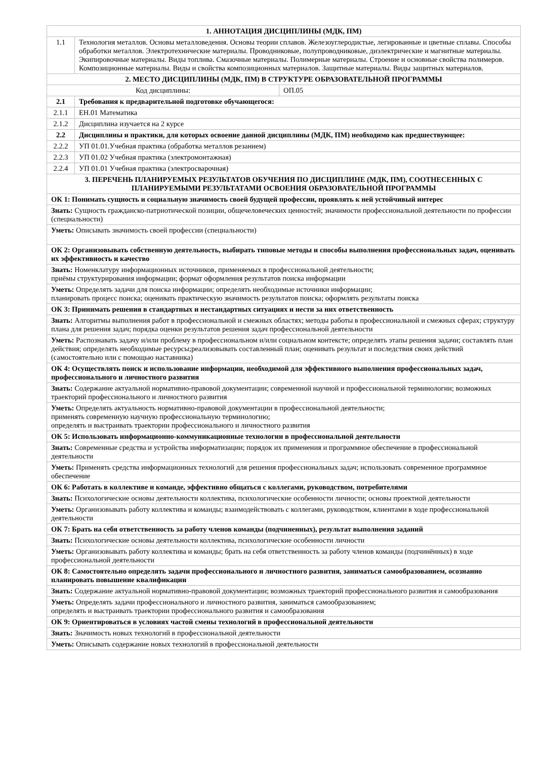| 1. АННОТАЦИЯ ДИСЦИПЛИНЫ (МДК, ПМ) | | |
| 1.1 | Технология металлов. Основы металловедения. Основы теории сплавов. Железоуглеродистые, легированные и цветные сплавы. Способы обработки металлов. Электротехнические материалы. Проводниковые, полупроводниковые, диэлектрические и магнитные материалы. Экипировочные материалы. Виды топлива. Смазочные материалы. Полимерные материалы. Строение и основные свойства полимеров. Композиционные материалы. Виды и свойства композиционных материалов. Защитные материалы. Виды защитных материалов. | |
| 2. МЕСТО ДИСЦИПЛИНЫ (МДК, ПМ) В СТРУКТУРЕ ОБРАЗОВАТЕЛЬНОЙ ПРОГРАММЫ | | |
| Код дисциплины: | | ОП.05 |
| 2.1 | Требования к предварительной подготовке обучающегося: | |
| 2.1.1 | ЕН.01 Математика | |
| 2.1.2 | Дисциплина изучается на 2 курсе | |
| 2.2 | Дисциплины и практики, для которых освоение данной дисциплины (МДК, ПМ) необходимо как предшествующее: | |
| 2.2.2 | УП 01.01.Учебная практика (обработка металлов резанием) | |
| 2.2.3 | УП 01.02 Учебная практика (электромонтажная) | |
| 2.2.4 | УП 01.01 Учебная практика (электросварочная) | |
| 3. ПЕРЕЧЕНЬ ПЛАНИРУЕМЫХ РЕЗУЛЬТАТОВ ОБУЧЕНИЯ ПО ДИСЦИПЛИНЕ (МДК, ПМ), СООТНЕСЕННЫХ С ПЛАНИРУЕМЫМИ РЕЗУЛЬТАТАМИ ОСВОЕНИЯ ОБРАЗОВАТЕЛЬНОЙ ПРОГРАММЫ | | |
| ОК 1: Понимать сущность и социальную значимость своей будущей профессии, проявлять к ней устойчивый интерес | | |
| Знать: Сущность гражданско-патриотической позиции, общечеловеческих ценностей; значимости профессиональной деятельности по профессии (специальности) | | |
| Уметь: Описывать значимость своей профессии (специальности) | | |
| ОК 2: Организовывать собственную деятельность, выбирать типовые методы и способы выполнения профессиональных задач, оценивать их эффективность и качество | | |
| Знать: Номенклатуру информационных источников, применяемых в профессиональной деятельности; приёмы структурирования информации; формат оформления результатов поиска информации | | |
| Уметь: Определять задачи для поиска информации; определять необходимые источники информации; планировать процесс поиска; оценивать практическую значимость результатов поиска; оформлять результаты поиска | | |
| ОК 3: Принимать решения в стандартных и нестандартных ситуациях и нести за них ответственность | | |
| Знать: Алгоритмы выполнения работ в профессиональной и смежных областях; методы работы в профессиональной и смежных сферах; структуру плана для решения задач; порядка оценки результатов решения задач профессиональной деятельности | | |
| Уметь: Распознавать задачу и/или проблему в профессиональном и/или социальном контексте; определять этапы решения задачи; составлять план действия; определять необходимые ресурсы;реализовывать составленный план; оценивать результат и последствия своих действий (самостоятельно или с помощью наставника) | | |
| ОК 4: Осуществлять поиск и использование информации, необходимой для эффективного выполнения профессиональных задач, профессионального и личностного развития | | |
| Знать: Содержание актуальной нормативно-правовой документации; современной научной и профессиональной терминологии; возможных траекторий профессионального и личностного развития | | |
| Уметь: Определять актуальность нормативно-правовой документации в профессиональной деятельности; применять современную научную профессиональную терминологию; определять и выстраивать траектории профессионального и личностного развития | | |
| ОК 5: Использовать информационно-коммуникационные технологии в профессиональной деятельности | | |
| Знать: Современные средства и устройства информатизации; порядок их применения и программное обеспечение в профессиональной деятельности | | |
| Уметь: Применять средства информационных технологий для решения профессиональных задач; использовать современное программное обеспечение | | |
| ОК 6: Работать в коллективе и команде, эффективно общаться с коллегами, руководством, потребителями | | |
| Знать: Психологические основы деятельности коллектива, психологические особенности личности; основы проектной деятельности | | |
| Уметь: Организовывать работу коллектива и команды; взаимодействовать с коллегами, руководством, клиентами в ходе профессиональной деятельности | | |
| ОК 7: Брать на себя ответственность за работу членов команды (подчиненных), результат выполнения заданий | | |
| Знать: Психологические основы деятельности коллектива, психологические особенности личности | | |
| Уметь: Организовывать работу коллектива и команды; брать на себя ответственность за работу членов команды (подчинённых) в ходе профессиональной деятельности | | |
| ОК 8: Самостоятельно определять задачи профессионального и личностного развития, заниматься самообразованием, осознанно планировать повышение квалификации | | |
| Знать: Содержание актуальной нормативно-правовой документации; возможных траекторий профессионального развития и самообразования | | |
| Уметь: Определять задачи профессионального и личностного развития, заниматься самообразованием; определять и выстраивать траектории профессионального развития и самообразования | | |
| ОК 9: Ориентироваться в условиях частой смены технологий в профессиональной деятельности | | |
| Знать: Значимость новых технологий в профессиональной деятельности | | |
| Уметь: Описывать содержание новых технологий в профессиональной деятельности | | |